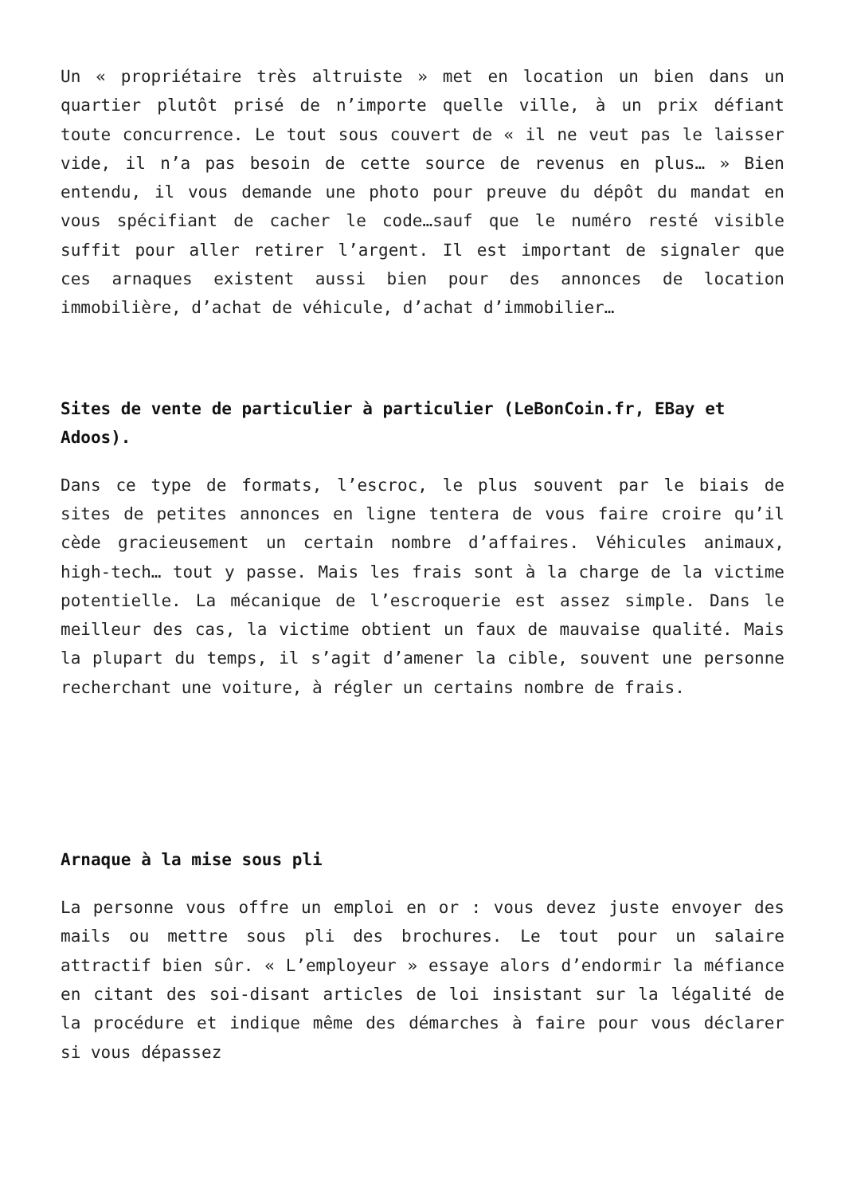Un « propriétaire très altruiste » met en location un bien dans un quartier plutôt prisé de n’importe quelle ville, à un prix défiant toute concurrence. Le tout sous couvert de « il ne veut pas le laisser vide, il n’a pas besoin de cette source de revenus en plus… » Bien entendu, il vous demande une photo pour preuve du dépôt du mandat en vous spécifiant de cacher le code…sauf que le numéro resté visible suffit pour aller retirer l’argent. Il est important de signaler que ces arnaques existent aussi bien pour des annonces de location immobilière, d’achat de véhicule, d’achat d’immobilier…
Sites de vente de particulier à particulier (LeBonCoin.fr, EBay et Adoos).
Dans ce type de formats, l’escroc, le plus souvent par le biais de sites de petites annonces en ligne tentera de vous faire croire qu’il cède gracieusement un certain nombre d’affaires. Véhicules animaux, high-tech… tout y passe. Mais les frais sont à la charge de la victime potentielle. La mécanique de l’escroquerie est assez simple. Dans le meilleur des cas, la victime obtient un faux de mauvaise qualité. Mais la plupart du temps, il s’agit d’amener la cible, souvent une personne recherchant une voiture, à régler un certains nombre de frais.
Arnaque à la mise sous pli
La personne vous offre un emploi en or : vous devez juste envoyer des mails ou mettre sous pli des brochures. Le tout pour un salaire attractif bien sûr. « L’employeur » essaye alors d’endormir la méfiance en citant des soi-disant articles de loi insistant sur la légalité de la procédure et indique même des démarches à faire pour vous déclarer si vous dépassez